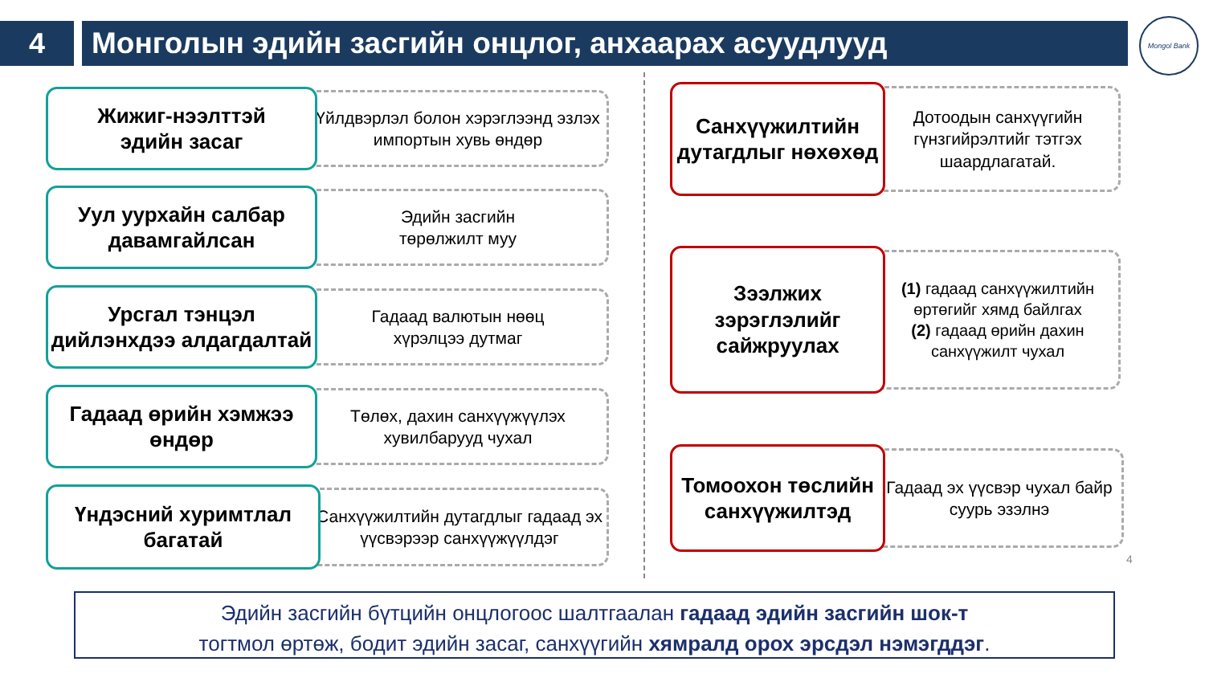4 Монголын эдийн засгийн онцлог, анхаарах асуудлууд
Mongol Bank
Жижиг-нээлттэй
эдийн засаг
Үйлдвэрлэл болон хэрэглээнд эзлэх импортын хувь өндөр
Уул уурхайн салбар давамгайлсан
Эдийн засгийн
төрөлжилт муу
Урсгал тэнцэл дийлэнхдээ алдагдалтай
Гадаад валютын нөөц
хүрэлцээ дутмаг
Гадаад өрийн хэмжээ өндөр
Төлөх, дахин санхүүжүүлэх хувилбарууд чухал
Үндэсний хуримтлал багатай
Санхүүжилтийн дутагдлыг гадаад эх үүсвэрээр санхүүжүүлдэг
Санхүүжилтийн дутагдлыг нөхөхөд
Дотоодын санхүүгийн гүнзгийрэлтийг тэтгэх шаардлагатай.
Зээлжих зэрэглэлийг сайжруулах
(1) гадаад санхүүжилтийн өртөгийг хямд байлгах
(2) гадаад өрийн дахин санхүүжилт чухал
Томоохон төслийн санхүүжилтэд
Гадаад эх үүсвэр чухал байр суурь эзэлнэ
4
Эдийн засгийн бүтцийн онцлогоос шалтгаалан гадаад эдийн засгийн шок-т
тогтмол өртөж, бодит эдийн засаг, санхүүгийн хямралд орох эрсдэл нэмэгддэг.